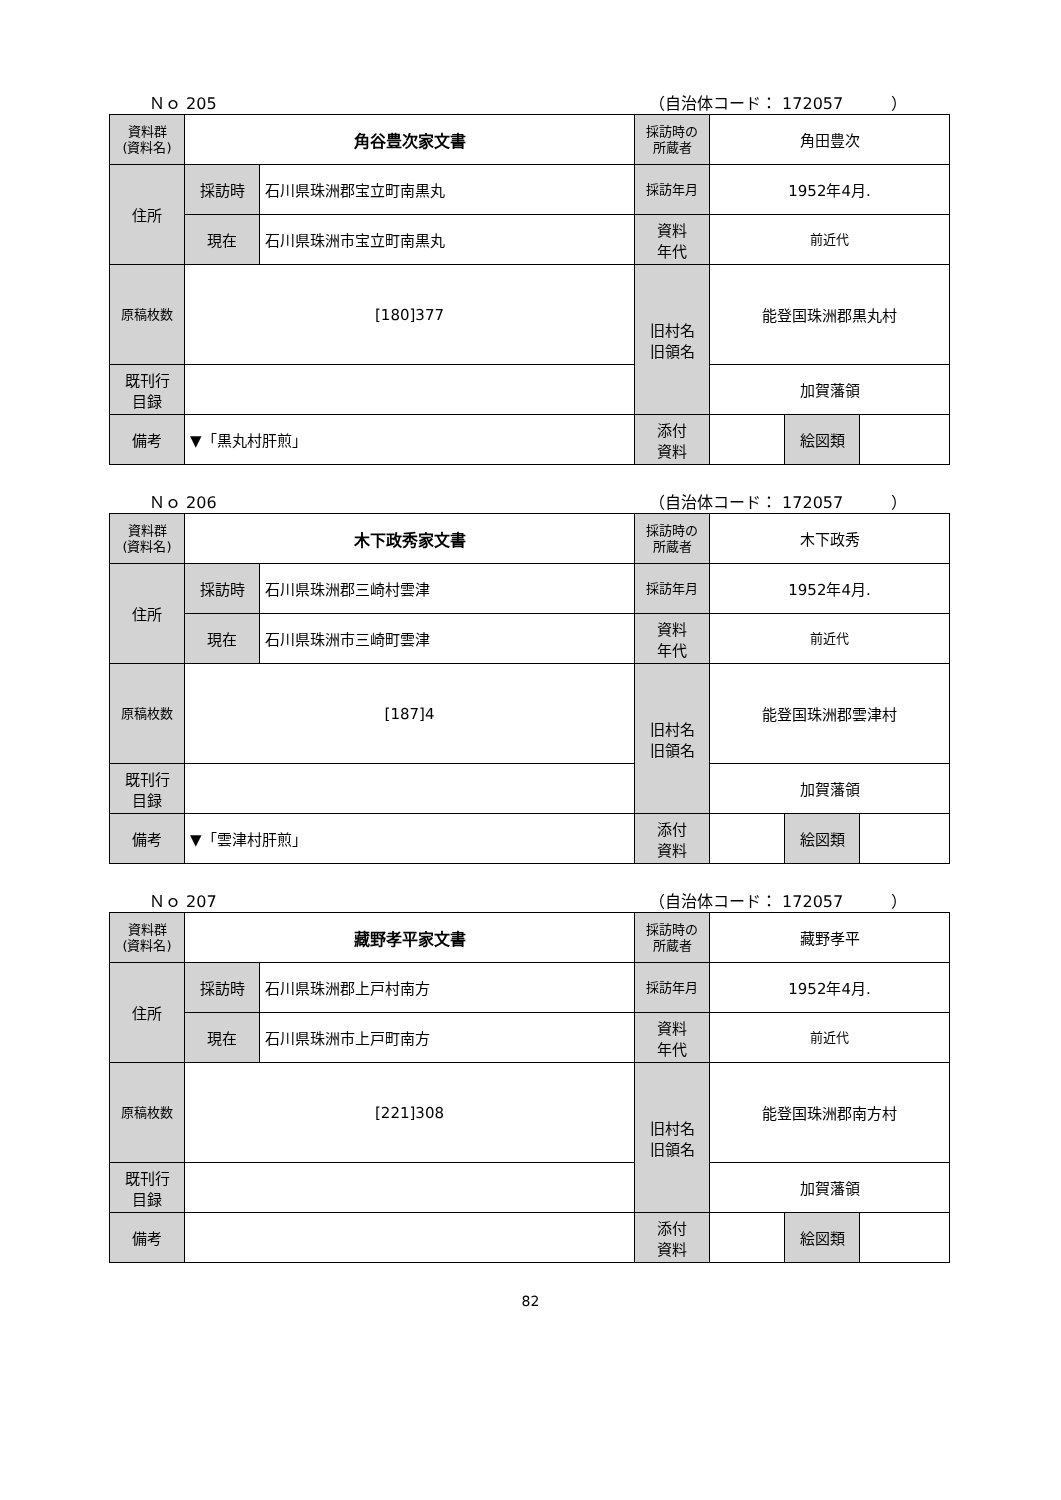Ｎｏ 205 （自治体コード： 172057　　　）
| 資料群 (資料名) | 角谷豊次家文書 | | 採訪時の 所蔵者 | 角田豊次 | | |
| 住所 | 採訪時 | 石川県珠洲郡宝立町南黒丸 | 採訪年月 | 1952年4月. | | |
| | 現在 | 石川県珠洲市宝立町南黒丸 | 資料 年代 | 前近代 | | |
| 原稿枚数 | [180]377 | | 旧村名 旧領名 | 能登国珠洲郡黒丸村 | | |
| 既刊行 目録 | | | | 加賀藩領 | | |
| 備考 | ▼「黒丸村肝煎」 | | | | | |
| | | | 添付 資料 | | 絵図類 | |
Ｎｏ 206 （自治体コード： 172057　　　）
| 資料群 (資料名) | 木下政秀家文書 | | 採訪時の 所蔵者 | 木下政秀 | | |
| 住所 | 採訪時 | 石川県珠洲郡三崎村雲津 | 採訪年月 | 1952年4月. | | |
| | 現在 | 石川県珠洲市三崎町雲津 | 資料 年代 | 前近代 | | |
| 原稿枚数 | [187]4 | | 旧村名 旧領名 | 能登国珠洲郡雲津村 | | |
| 既刊行 目録 | | | | 加賀藩領 | | |
| 備考 | ▼「雲津村肝煎」 | | | | | |
| | | | 添付 資料 | | 絵図類 | |
Ｎｏ 207 （自治体コード： 172057　　　）
| 資料群 (資料名) | 藏野孝平家文書 | | 採訪時の 所蔵者 | 藏野孝平 | | |
| 住所 | 採訪時 | 石川県珠洲郡上戸村南方 | 採訪年月 | 1952年4月. | | |
| | 現在 | 石川県珠洲市上戸町南方 | 資料 年代 | 前近代 | | |
| 原稿枚数 | [221]308 | | 旧村名 旧領名 | 能登国珠洲郡南方村 | | |
| 既刊行 目録 | | | | 加賀藩領 | | |
| 備考 | | | | | | |
| | | | 添付 資料 | | 絵図類 | |
82